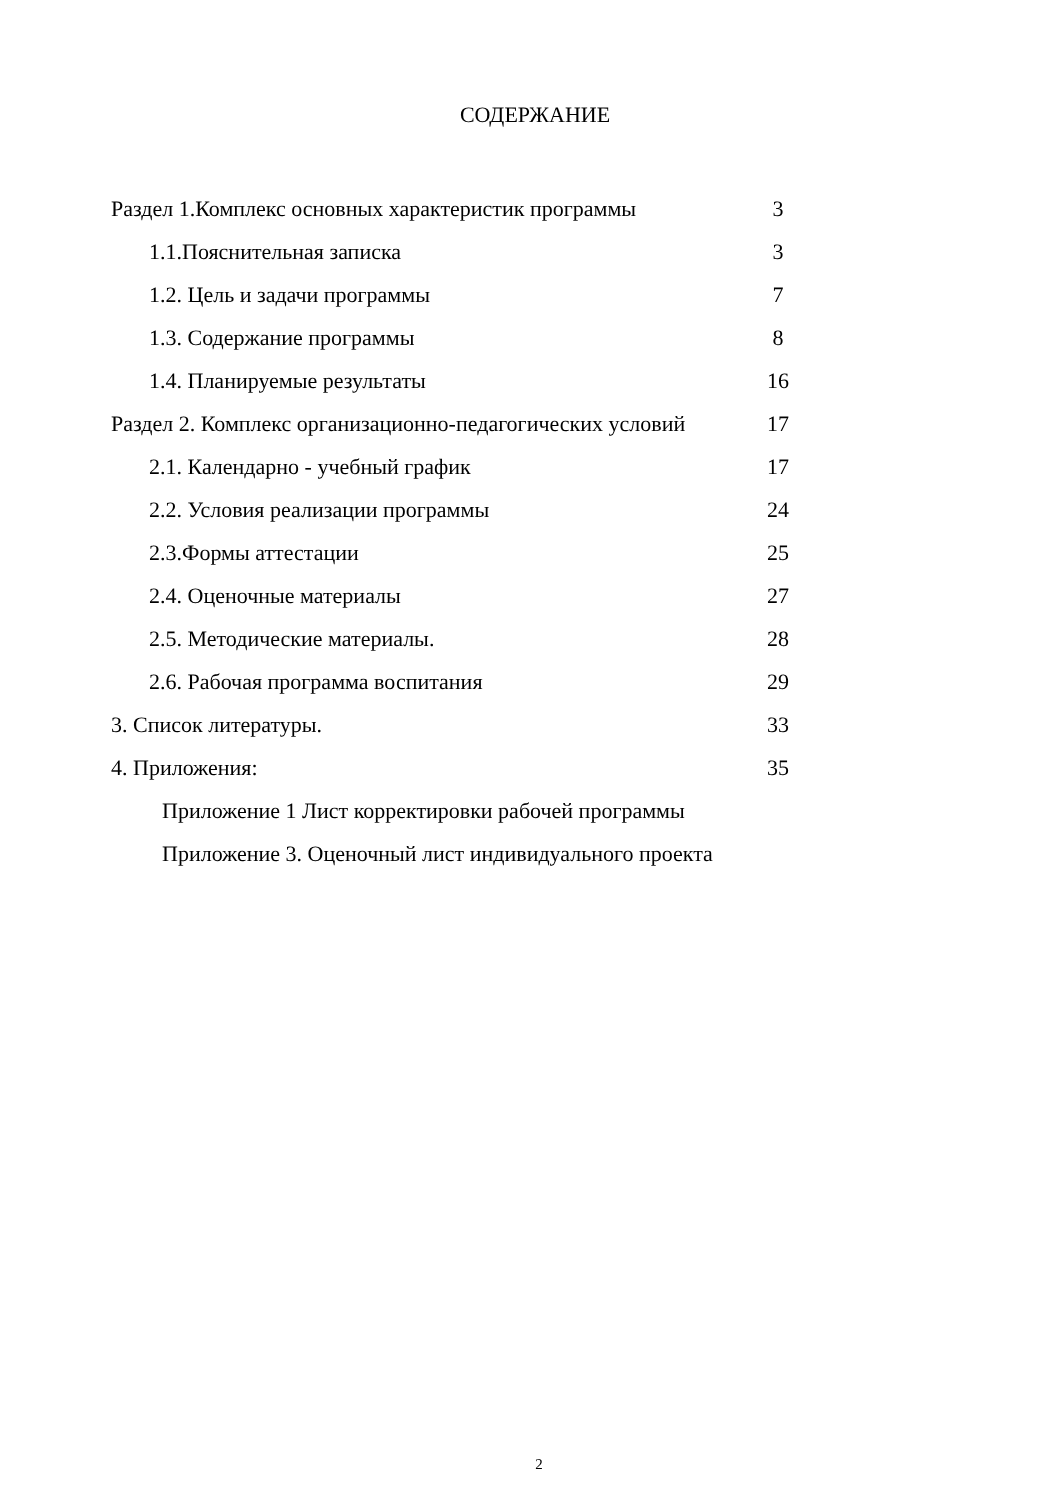СОДЕРЖАНИЕ
Раздел 1.Комплекс основных характеристик программы 3
1.1.Пояснительная записка 3
1.2. Цель и задачи программы 7
1.3. Содержание программы 8
1.4. Планируемые результаты 16
Раздел 2. Комплекс организационно-педагогических условий
17
2.1. Календарно - учебный график 17
2.2. Условия реализации программы 24
2.3.Формы аттестации 25
2.4. Оценочные материалы 27
2.5. Методические материалы. 28
2.6. Рабочая программа воспитания 29
3. Список литературы. 33
4. Приложения: 35
Приложение 1 Лист корректировки рабочей программы
Приложение 3. Оценочный лист индивидуального проекта
2